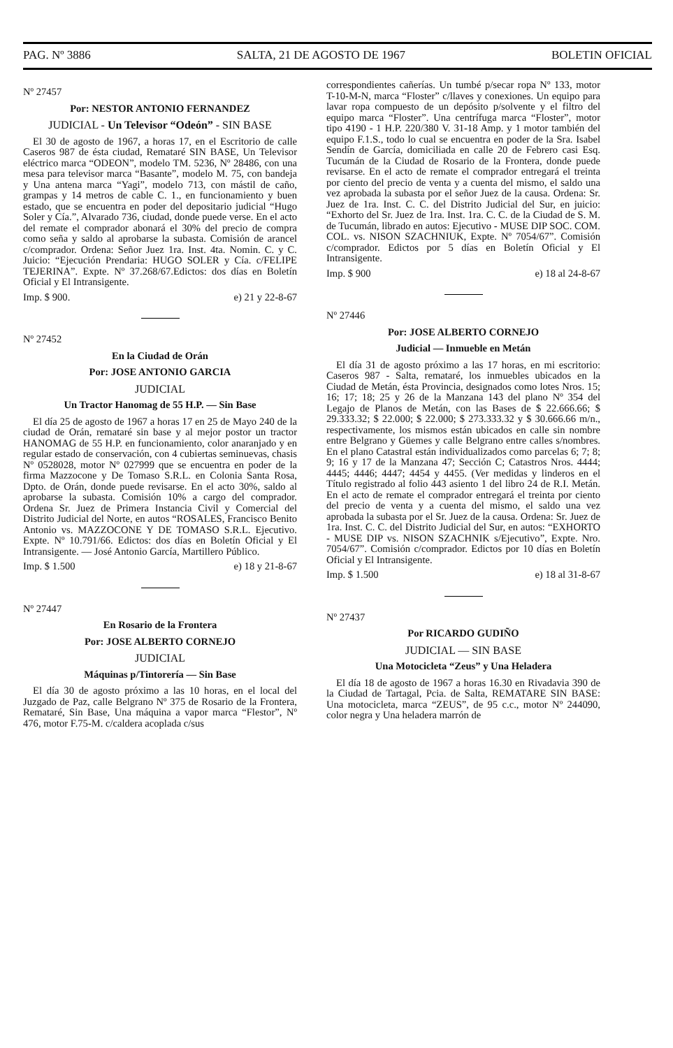PAG. Nº 3886 SALTA, 21 DE AGOSTO DE 1967 BOLETIN OFICIAL
Nº 27457
Por: NESTOR ANTONIO FERNANDEZ
JUDICIAL - Un Televisor “Odeón” - SIN BASE
El 30 de agosto de 1967, a horas 17, en el Escritorio de calle Caseros 987 de ésta ciudad, Remataré SIN BASE, Un Televisor eléctrico marca “ODEON”, modelo TM. 5236, Nº 28486, con una mesa para televisor marca “Basante”, modelo M. 75, con bandeja y Una antena marca “Yagi”, modelo 713, con mástil de caño, grampas y 14 metros de cable C. 1., en funcionamiento y buen estado, que se encuentra en poder del depositario judicial “Hugo Soler y Cía.”, Alvarado 736, ciudad, donde puede verse. En el acto del remate el comprador abonará el 30% del precio de compra como seña y saldo al aprobarse la subasta. Comisión de arancel c/comprador. Ordena: Señor Juez 1ra. Inst. 4ta. Nomin. C. y C. Juicio: “Ejecución Prendaria: HUGO SOLER y Cía. c/FELIPE TEJERINA”. Expte. Nº 37.268/67.Edictos: dos días en Boletín Oficial y El Intransigente.
Imp. $ 900. e) 21 y 22-8-67
Nº 27452
En la Ciudad de Orán
Por: JOSE ANTONIO GARCIA
JUDICIAL
Un Tractor Hanomag de 55 H.P. — Sin Base
El día 25 de agosto de 1967 a horas 17 en 25 de Mayo 240 de la ciudad de Orán, remataré sin base y al mejor postor un tractor HANOMAG de 55 H.P. en funcionamiento, color anaranjado y en regular estado de conservación, con 4 cubiertas seminuevas, chasis Nº 0528028, motor Nº 027999 que se encuentra en poder de la firma Mazzocone y De Tomaso S.R.L. en Colonia Santa Rosa, Dpto. de Orán, donde puede revisarse. En el acto 30%, saldo al aprobarse la subasta. Comisión 10% a cargo del comprador. Ordena Sr. Juez de Primera Instancia Civil y Comercial del Distrito Judicial del Norte, en autos “ROSALES, Francisco Benito Antonio vs. MAZZOCONE Y DE TOMASO S.R.L. Ejecutivo. Expte. Nº 10.791/66. Edictos: dos días en Boletín Oficial y El Intransigente. — José Antonio García, Martillero Público.
Imp. $ 1.500 e) 18 y 21-8-67
Nº 27447
En Rosario de la Frontera
Por: JOSE ALBERTO CORNEJO
JUDICIAL
Máquinas p/Tintorería — Sin Base
El día 30 de agosto próximo a las 10 horas, en el local del Juzgado de Paz, calle Belgrano Nº 375 de Rosario de la Frontera, Remataré, Sin Base, Una máquina a vapor marca “Flestor”, Nº 476, motor F.75-M. c/caldera acoplada c/sus
correspondientes cañerías. Un tumbé p/secar ropa Nº 133, motor T-10-M-N, marca “Floster” c/llaves y conexiones. Un equipo para lavar ropa compuesto de un depósito p/solvente y el filtro del equipo marca “Floster”. Una centrífuga marca “Floster”, motor tipo 4190 - 1 H.P. 220/380 V. 31-18 Amp. y 1 motor también del equipo F.1.S., todo lo cual se encuentra en poder de la Sra. Isabel Sendín de García, domiciliada en calle 20 de Febrero casi Esq. Tucumán de la Ciudad de Rosario de la Frontera, donde puede revisarse. En el acto de remate el comprador entregará el treinta por ciento del precio de venta y a cuenta del mismo, el saldo una vez aprobada la subasta por el señor Juez de la causa. Ordena: Sr. Juez de 1ra. Inst. C. C. del Distrito Judicial del Sur, en juicio: “Exhorto del Sr. Juez de 1ra. Inst. 1ra. C. C. de la Ciudad de S. M. de Tucumán, librado en autos: Ejecutivo - MUSE DIP SOC. COM. COL. vs. NISON SZACHNIUK, Expte. Nº 7054/67”. Comisión c/comprador. Edictos por 5 días en Boletín Oficial y El Intransigente.
Imp. $ 900 e) 18 al 24-8-67
Nº 27446
Por: JOSE ALBERTO CORNEJO
Judicial — Inmueble en Metán
El día 31 de agosto próximo a las 17 horas, en mi escritorio: Caseros 987 - Salta, remataré, los inmuebles ubicados en la Ciudad de Metán, ésta Provincia, designados como lotes Nros. 15; 16; 17; 18; 25 y 26 de la Manzana 143 del plano Nº 354 del Legajo de Planos de Metán, con las Bases de $ 22.666.66; $ 29.333.32; $ 22.000; $ 22.000; $ 273.333.32 y $ 30.666.66 m/n., respectivamente, los mismos están ubicados en calle sin nombre entre Belgrano y Güemes y calle Belgrano entre calles s/nombres. En el plano Catastral están individualizados como parcelas 6; 7; 8; 9; 16 y 17 de la Manzana 47; Sección C; Catastros Nros. 4444; 4445; 4446; 4447; 4454 y 4455. (Ver medidas y linderos en el Título registrado al folio 443 asiento 1 del libro 24 de R.I. Metán. En el acto de remate el comprador entregará el treinta por ciento del precio de venta y a cuenta del mismo, el saldo una vez aprobada la subasta por el Sr. Juez de la causa. Ordena: Sr. Juez de 1ra. Inst. C. C. del Distrito Judicial del Sur, en autos: “EXHORTO - MUSE DIP vs. NISON SZACHNIK s/Ejecutivo”, Expte. Nro. 7054/67”. Comisión c/comprador. Edictos por 10 días en Boletín Oficial y El Intransigente.
Imp. $ 1.500 e) 18 al 31-8-67
Nº 27437
Por RICARDO GUDIÑO
JUDICIAL — SIN BASE
Una Motocicleta “Zeus” y Una Heladera
El día 18 de agosto de 1967 a horas 16.30 en Rivadavia 390 de la Ciudad de Tartagal, Pcia. de Salta, REMATARE SIN BASE: Una motocicleta, marca “ZEUS”, de 95 c.c., motor Nº 244090, color negra y Una heladera marrón de